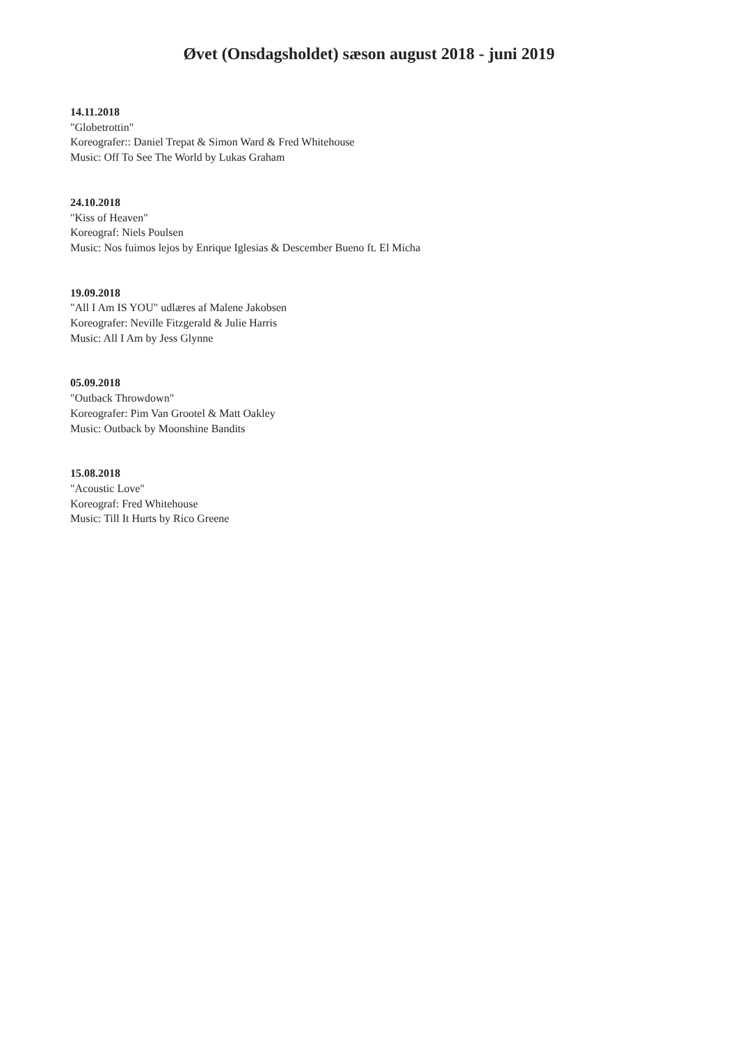Øvet (Onsdagsholdet) sæson august 2018 - juni 2019
14.11.2018
"Globetrottin"
Koreografer:: Daniel Trepat & Simon Ward & Fred Whitehouse
Music: Off To See The World by Lukas Graham
24.10.2018
"Kiss of Heaven"
Koreograf: Niels Poulsen
Music: Nos fuimos lejos by Enrique Iglesias & Descember Bueno ft. El Micha
19.09.2018
"All I Am IS YOU" udlæres af Malene Jakobsen
Koreografer: Neville Fitzgerald & Julie Harris
Music: All I Am by Jess Glynne
05.09.2018
"Outback Throwdown"
Koreografer: Pim Van Grootel & Matt Oakley
Music: Outback by Moonshine Bandits
15.08.2018
"Acoustic Love"
Koreograf: Fred Whitehouse
Music: Till It Hurts by Rico Greene